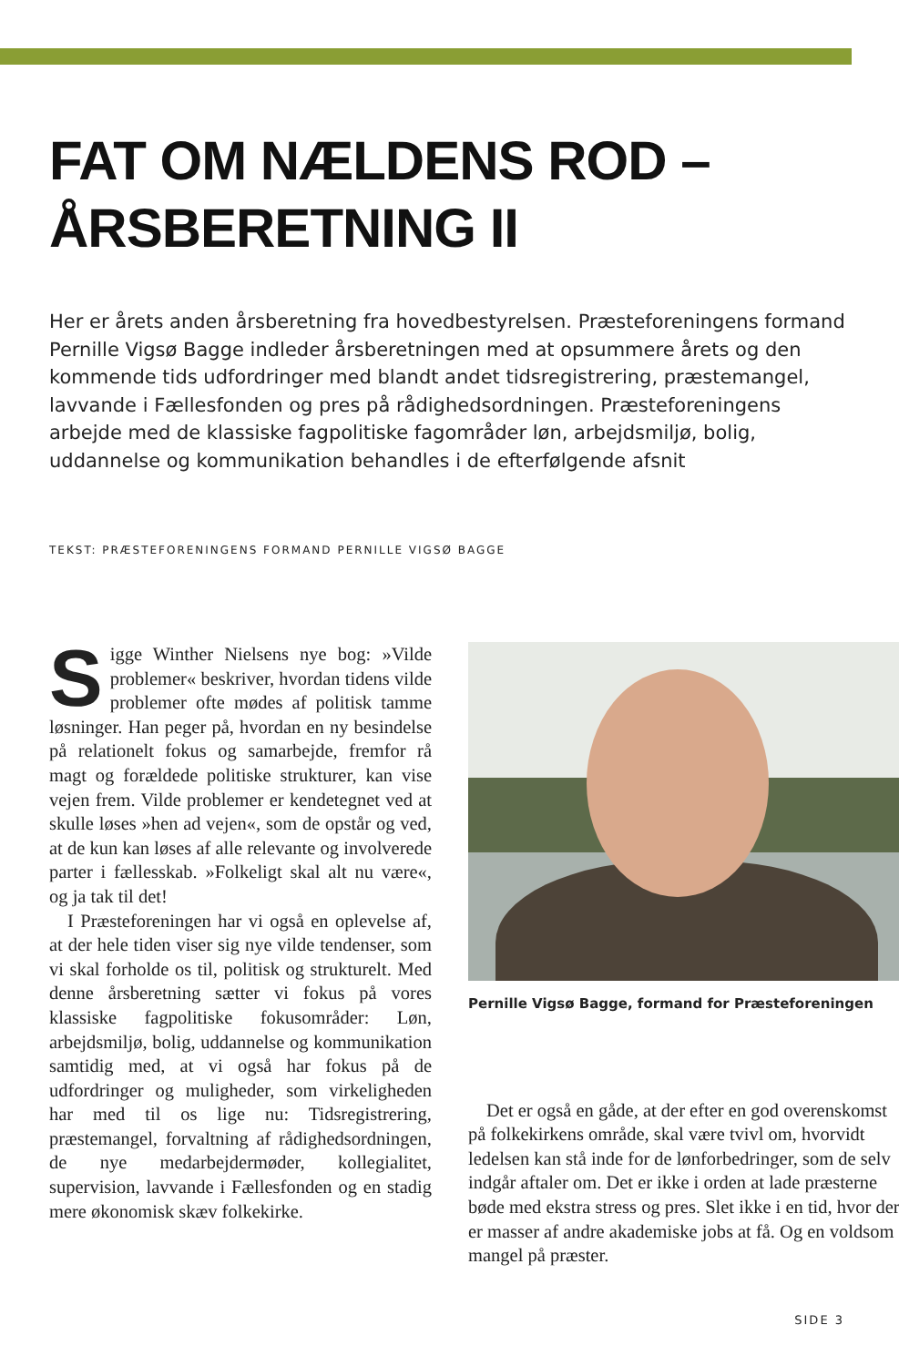FAT OM NÆLDENS ROD –
ÅRSBERETNING II
Her er årets anden årsberetning fra hovedbestyrelsen. Præsteforeningens formand Pernille Vigsø Bagge indleder årsberetningen med at opsummere årets og den kommende tids udfordringer med blandt andet tidsregistrering, præstemangel, lavvande i Fællesfonden og pres på rådighedsordningen. Præsteforeningens arbejde med de klassiske fagpolitiske fagområder løn, arbejdsmiljø, bolig, uddannelse og kommunikation behandles i de efterfølgende afsnit
TEKST: PRÆSTEFORENINGENS FORMAND PERNILLE VIGSØ BAGGE
Sigge Winther Nielsens nye bog: »Vilde problemer« beskriver, hvordan tidens vilde problemer ofte mødes af politisk tamme løsninger. Han peger på, hvordan en ny besindelse på relationelt fokus og samarbejde, fremfor rå magt og forældede politiske strukturer, kan vise vejen frem. Vilde problemer er kendetegnet ved at skulle løses »hen ad vejen«, som de opstår og ved, at de kun kan løses af alle relevante og involverede parter i fællesskab. »Folkeligt skal alt nu være«, og ja tak til det!
I Præsteforeningen har vi også en oplevelse af, at der hele tiden viser sig nye vilde tendenser, som vi skal forholde os til, politisk og strukturelt. Med denne årsberetning sætter vi fokus på vores klassiske fagpolitiske fokusområder: Løn, arbejdsmiljø, bolig, uddannelse og kommunikation samtidig med, at vi også har fokus på de udfordringer og muligheder, som virkeligheden har med til os lige nu: Tidsregistrering, præstemangel, forvaltning af rådighedsordningen, de nye medarbejdermøder, kollegialitet, supervision, lavvande i Fællesfonden og en stadig mere økonomisk skæv folkekirke.
Pernille Vigsø Bagge, formand for Præsteforeningen
Det er også en gåde, at der efter en god overenskomst på folkekirkens område, skal være tvivl om, hvorvidt ledelsen kan stå inde for de lønforbedringer, som de selv indgår aftaler om. Det er ikke i orden at lade præsterne bøde med ekstra stress og pres. Slet ikke i en tid, hvor der er masser af andre akademiske jobs at få. Og en voldsom mangel på præster.
SIDE 3